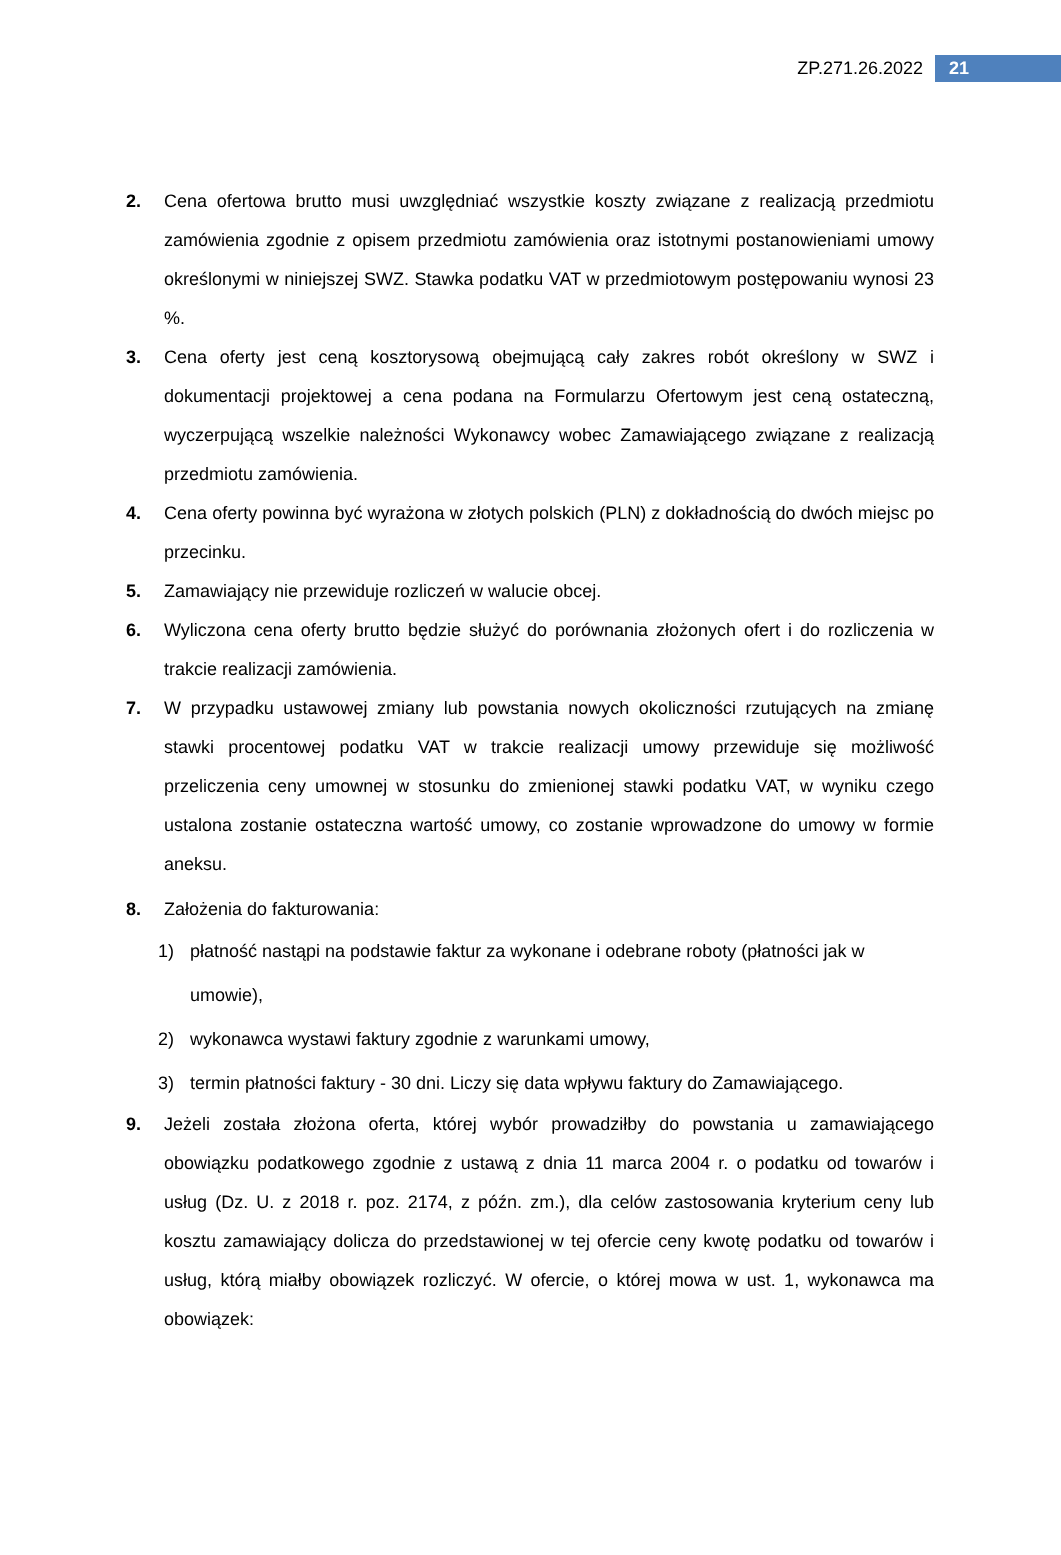ZP.271.26.2022 21
2. Cena ofertowa brutto musi uwzględniać wszystkie koszty związane z realizacją przedmiotu zamówienia zgodnie z opisem przedmiotu zamówienia oraz istotnymi postanowieniami umowy określonymi w niniejszej SWZ. Stawka podatku VAT w przedmiotowym postępowaniu wynosi 23 %.
3. Cena oferty jest ceną kosztorysową obejmującą cały zakres robót określony w SWZ i dokumentacji projektowej a cena podana na Formularzu Ofertowym jest ceną ostateczną, wyczerpującą wszelkie należności Wykonawcy wobec Zamawiającego związane z realizacją przedmiotu zamówienia.
4. Cena oferty powinna być wyrażona w złotych polskich (PLN) z dokładnością do dwóch miejsc po przecinku.
5. Zamawiający nie przewiduje rozliczeń w walucie obcej.
6. Wyliczona cena oferty brutto będzie służyć do porównania złożonych ofert i do rozliczenia w trakcie realizacji zamówienia.
7. W przypadku ustawowej zmiany lub powstania nowych okoliczności rzutujących na zmianę stawki procentowej podatku VAT w trakcie realizacji umowy przewiduje się możliwość przeliczenia ceny umownej w stosunku do zmienionej stawki podatku VAT, w wyniku czego ustalona zostanie ostateczna wartość umowy, co zostanie wprowadzone do umowy w formie aneksu.
8. Założenia do fakturowania:
1) płatność nastąpi na podstawie faktur za wykonane i odebrane roboty (płatności jak w umowie),
2) wykonawca wystawi faktury zgodnie z warunkami umowy,
3) termin płatności faktury - 30 dni. Liczy się data wpływu faktury do Zamawiającego.
9. Jeżeli została złożona oferta, której wybór prowadziłby do powstania u zamawiającego obowiązku podatkowego zgodnie z ustawą z dnia 11 marca 2004 r. o podatku od towarów i usług (Dz. U. z 2018 r. poz. 2174, z późn. zm.), dla celów zastosowania kryterium ceny lub kosztu zamawiający dolicza do przedstawionej w tej ofercie ceny kwotę podatku od towarów i usług, którą miałby obowiązek rozliczyć. W ofercie, o której mowa w ust. 1, wykonawca ma obowiązek: